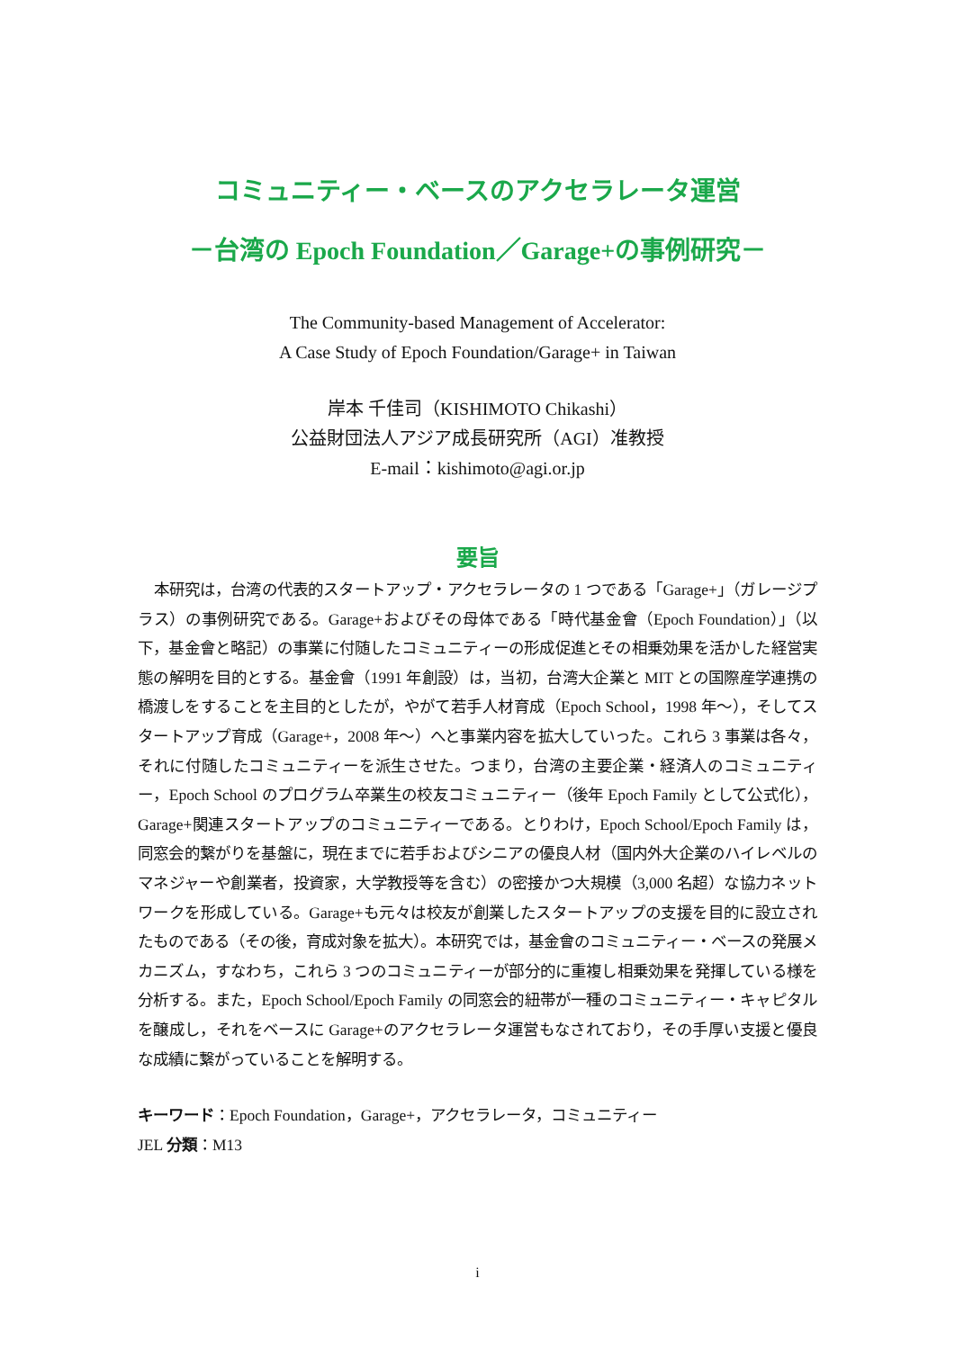コミュニティー・ベースのアクセラレータ運営
－台湾の Epoch Foundation／Garage+の事例研究－
The Community-based Management of Accelerator:
A Case Study of Epoch Foundation/Garage+ in Taiwan
岸本 千佳司（KISHIMOTO Chikashi）
公益財団法人アジア成長研究所（AGI）准教授
E-mail：kishimoto@agi.or.jp
要旨
本研究は，台湾の代表的スタートアップ・アクセラレータの 1 つである「Garage+」（ガレージプラス）の事例研究である。Garage+およびその母体である「時代基金會（Epoch Foundation）」（以下，基金會と略記）の事業に付随したコミュニティーの形成促進とその相乗効果を活かした経営実態の解明を目的とする。基金會（1991 年創設）は，当初，台湾大企業と MIT との国際産学連携の橋渡しをすることを主目的としたが，やがて若手人材育成（Epoch School，1998 年～），そしてスタートアップ育成（Garage+，2008 年～）へと事業内容を拡大していった。これら 3 事業は各々，それに付随したコミュニティーを派生させた。つまり，台湾の主要企業・経済人のコミュニティー，Epoch School のプログラム卒業生の校友コミュニティー（後年 Epoch Family として公式化），Garage+関連スタートアップのコミュニティーである。とりわけ，Epoch School/Epoch Family は，同窓会的繋がりを基盤に，現在までに若手およびシニアの優良人材（国内外大企業のハイレベルのマネジャーや創業者，投資家，大学教授等を含む）の密接かつ大規模（3,000 名超）な協力ネットワークを形成している。Garage+も元々は校友が創業したスタートアップの支援を目的に設立されたものである（その後，育成対象を拡大）。本研究では，基金會のコミュニティー・ベースの発展メカニズム，すなわち，これら 3 つのコミュニティーが部分的に重複し相乗効果を発揮している様を分析する。また，Epoch School/Epoch Family の同窓会的紐帯が一種のコミュニティー・キャピタルを醸成し，それをベースに Garage+のアクセラレータ運営もなされており，その手厚い支援と優良な成績に繋がっていることを解明する。
キーワード：Epoch Foundation，Garage+，アクセラレータ，コミュニティー
JEL 分類：M13
i